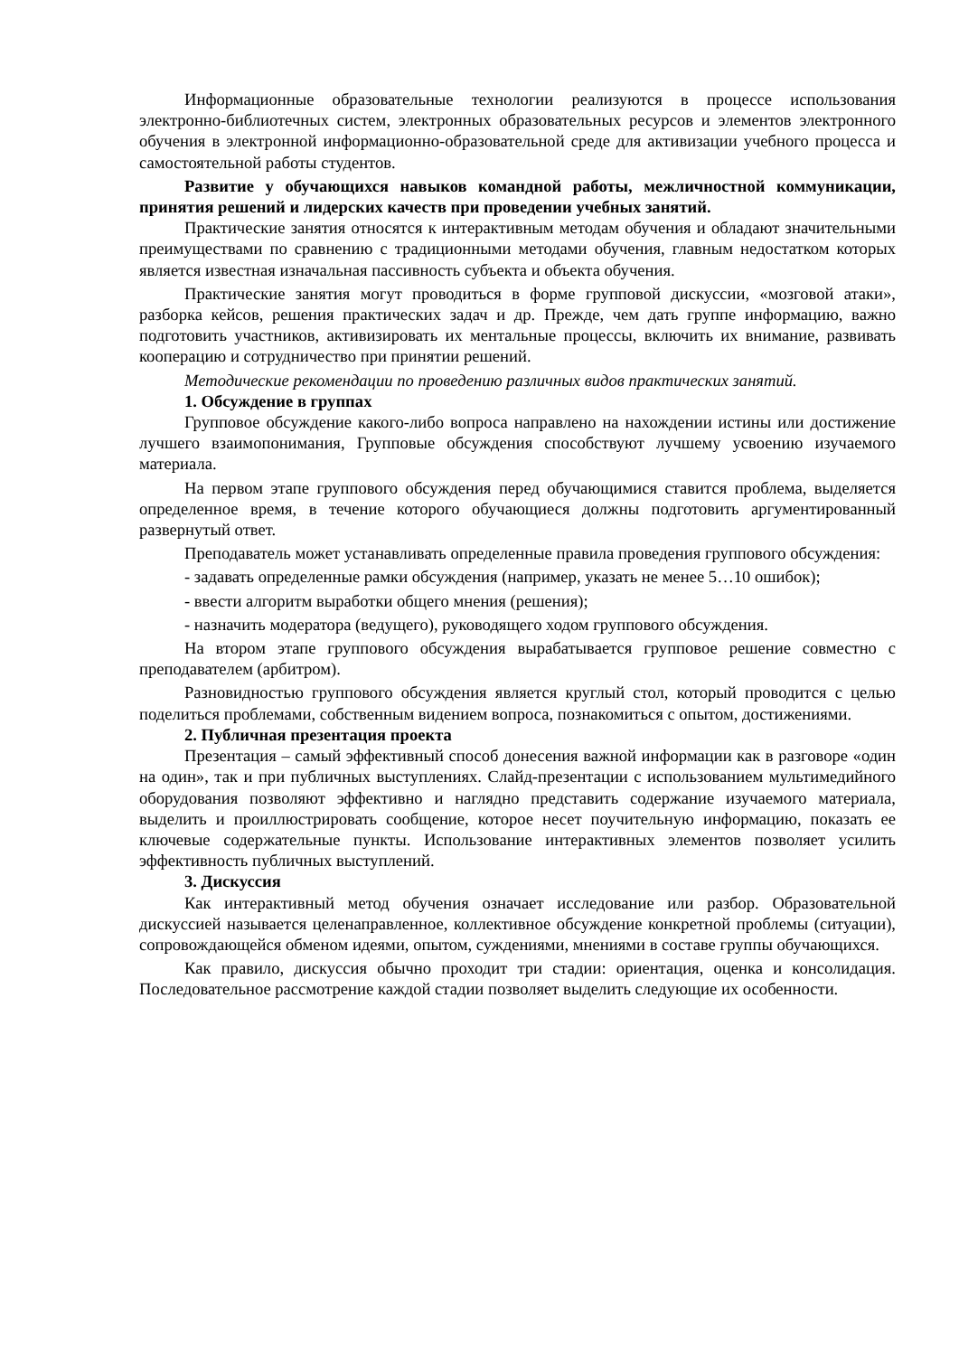Информационные образовательные технологии реализуются в процессе использования электронно-библиотечных систем, электронных образовательных ресурсов и элементов электронного обучения в электронной информационно-образовательной среде для активизации учебного процесса и самостоятельной работы студентов.
Развитие у обучающихся навыков командной работы, межличностной коммуникации, принятия решений и лидерских качеств при проведении учебных занятий.
Практические занятия относятся к интерактивным методам обучения и обладают значительными преимуществами по сравнению с традиционными методами обучения, главным недостатком которых является известная изначальная пассивность субъекта и объекта обучения.
Практические занятия могут проводиться в форме групповой дискуссии, «мозговой атаки», разборка кейсов, решения практических задач и др. Прежде, чем дать группе информацию, важно подготовить участников, активизировать их ментальные процессы, включить их внимание, развивать кооперацию и сотрудничество при принятии решений.
Методические рекомендации по проведению различных видов практических занятий.
1. Обсуждение в группах
Групповое обсуждение какого-либо вопроса направлено на нахождении истины или достижение лучшего взаимопонимания, Групповые обсуждения способствуют лучшему усвоению изучаемого материала.
На первом этапе группового обсуждения перед обучающимися ставится проблема, выделяется определенное время, в течение которого обучающиеся должны подготовить аргументированный развернутый ответ.
Преподаватель может устанавливать определенные правила проведения группового обсуждения:
- задавать определенные рамки обсуждения (например, указать не менее 5…10 ошибок);
- ввести алгоритм выработки общего мнения (решения);
- назначить модератора (ведущего), руководящего ходом группового обсуждения.
На втором этапе группового обсуждения вырабатывается групповое решение совместно с преподавателем (арбитром).
Разновидностью группового обсуждения является круглый стол, который проводится с целью поделиться проблемами, собственным видением вопроса, познакомиться с опытом, достижениями.
2. Публичная презентация проекта
Презентация – самый эффективный способ донесения важной информации как в разговоре «один на один», так и при публичных выступлениях. Слайд-презентации с использованием мультимедийного оборудования позволяют эффективно и наглядно представить содержание изучаемого материала, выделить и проиллюстрировать сообщение, которое несет поучительную информацию, показать ее ключевые содержательные пункты. Использование интерактивных элементов позволяет усилить эффективность публичных выступлений.
3. Дискуссия
Как интерактивный метод обучения означает исследование или разбор. Образовательной дискуссией называется целенаправленное, коллективное обсуждение конкретной проблемы (ситуации), сопровождающейся обменом идеями, опытом, суждениями, мнениями в составе группы обучающихся.
Как правило, дискуссия обычно проходит три стадии: ориентация, оценка и консолидация. Последовательное рассмотрение каждой стадии позволяет выделить следующие их особенности.